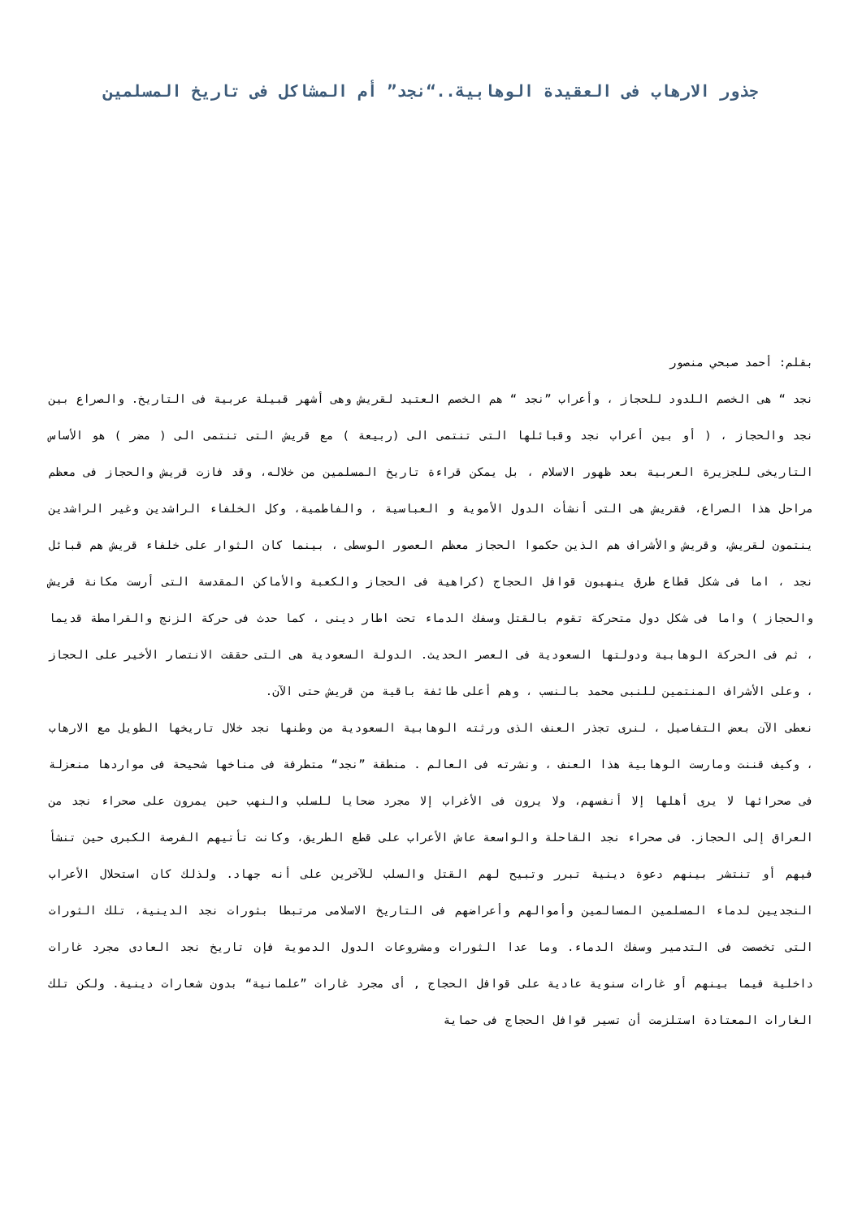جذور الارهاب فى العقيدة الوهابية..“نجد” أم المشاكل فى تاريخ المسلمين
بقلم: أحمد صبحي منصور
نجد “ هى الخصم اللدود للحجاز ، وأعراب ”نجد “ هم الخصم العتيد لقريش وهى أشهر قبيلة عربية فى التاريخ. والصراع بين نجد والحجاز ، ( أو بين أعراب نجد وقبائلها التى تنتمى الى (ربيعة ) مع قريش التى تنتمى الى ( مضر ) هو الأساس التاريخى للجزيرة العربية بعد ظهور الاسلام ، بل يمكن قراءة تاريخ المسلمين من خلاله، وقد فازت قريش والحجاز فى معظم مراحل هذا الصراع، فقريش هى التى أنشأت الدول الأموية و العباسية ، والفاطمية، وكل الخلفاء الراشدين وغير الراشدين ينتمون لقريش، وقريش والأشراف هم الذين حكموا الحجاز معظم العصور الوسطى ، بينما كان الثوار على خلفاء قريش هم قبائل نجد ، اما فى شكل قطاع طرق ينهبون قوافل الحجاج (كراهية فى الحجاز والكعبة والأماكن المقدسة التى أرست مكانة قريش والحجاز ) واما فى شكل دول متحركة تقوم بالقتل وسفك الدماء تحت اطار دينى ، كما حدث فى حركة الزنج والقرامطة قديما ، ثم فى الحركة الوهابية ودولتها السعودية فى العصر الحديث. الدولة السعودية هى التى حققت الانتصار الأخير على الحجاز ، وعلى الأشراف المنتمين للنبى محمد بالنسب ، وهم أعلى طائفة باقية من قريش حتى الآن.
نعطى الآن بعض التفاصيل ، لنرى تجذر العنف الذى ورثته الوهابية السعودية من وطنها نجد خلال تاريخها الطويل مع الارهاب ، وكيف قننت ومارست الوهابية هذا العنف ، ونشرته فى العالم . منطقة ”نجد“ متطرفة فى مناخها شحيحة فى مواردها منعزلة فى صحرائها لا يرى أهلها إلا أنفسهم، ولا يرون فى الأغراب إلا مجرد ضحايا للسلب والنهب حين يمرون على صحراء نجد من العراق إلى الحجاز. فى صحراء نجد القاحلة والواسعة عاش الأعراب على قطع الطريق، وكانت تأتيهم الفرصة الكبرى حين تنشأ فيهم أو تنتشر بينهم دعوة دينية تبرر وتبيح لهم القتل والسلب للآخرين على أنه جهاد. ولذلك كان استحلال الأعراب النجديين لدماء المسلمين المسالمين وأموالهم وأعراضهم فى التاريخ الاسلامى مرتبطا بثورات نجد الدينية، تلك الثورات التى تخصصت فى التدمير وسفك الدماء. وما عدا الثورات ومشروعات الدول الدموية فإن تاريخ نجد العادى مجرد غارات داخلية فيما بينهم أو غارات سنوية عادية على قوافل الحجاج , أى مجرد غارات ”علمانية“ بدون شعارات دينية. ولكن تلك الغارات المعتادة استلزمت أن تسير قوافل الحجاج فى حماية